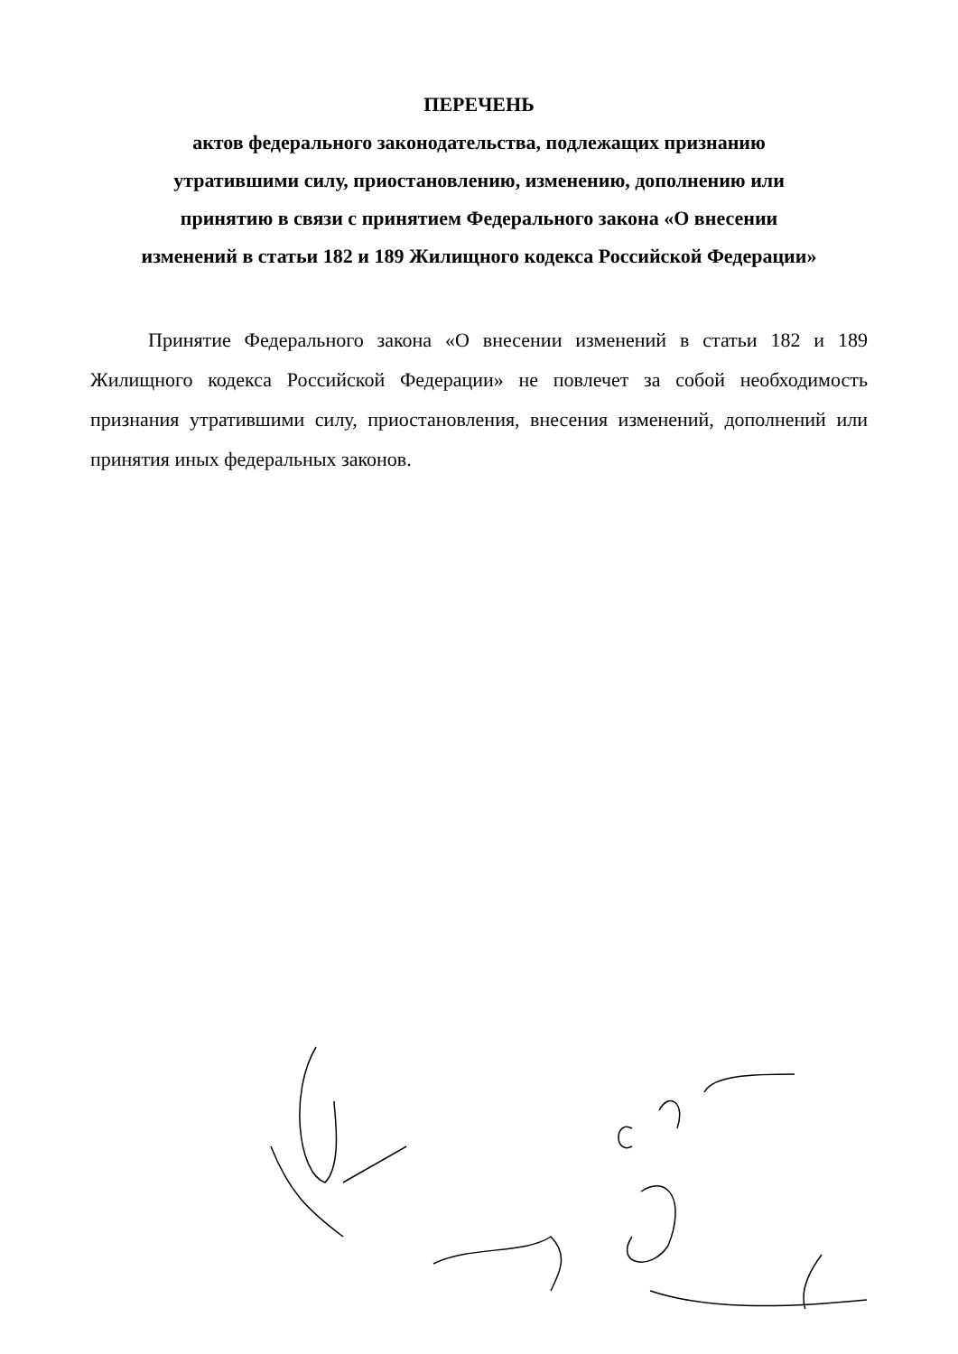ПЕРЕЧЕНЬ
актов федерального законодательства, подлежащих признанию
утратившими силу, приостановлению, изменению, дополнению или
принятию в связи с принятием Федерального закона «О внесении
изменений в статьи 182 и 189 Жилищного кодекса Российской Федерации»
Принятие Федерального закона «О внесении изменений в статьи 182 и 189 Жилищного кодекса Российской Федерации» не повлечет за собой необходимость признания утратившими силу, приостановления, внесения изменений, дополнений или принятия иных федеральных законов.